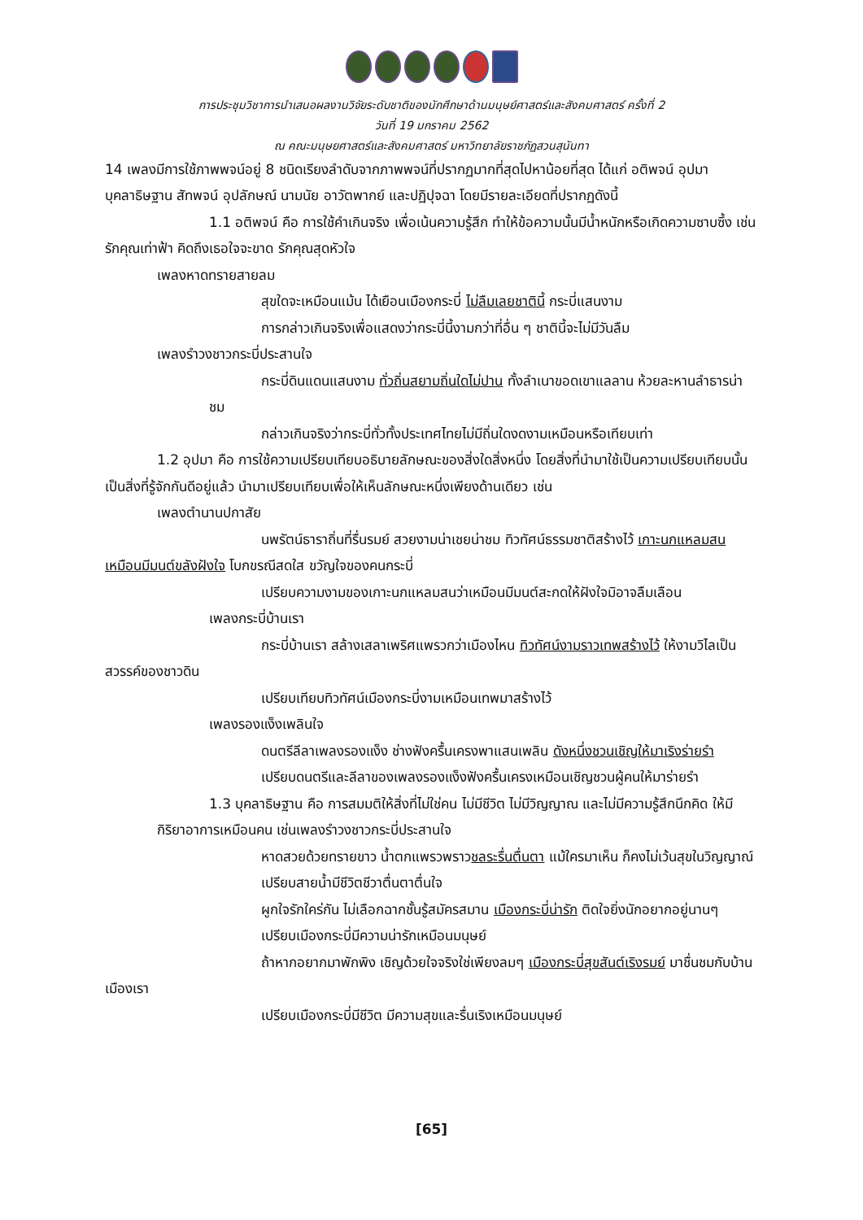การประชุมวิชาการนำเสนอผลงานวิจัยระดับชาติของนักศึกษาด้านมนุษย์ศาสตร์และสังคมศาสตร์ ครั้งที่ 2
วันที่ 19 มกราคม 2562
ณ คณะมนุษยศาสตร์และสังคมศาสตร์ มหาวิทยาลัยราชภัฏสวนสุนันทา
14 เพลงมีการใช้ภาพพจน์อยู่ 8 ชนิดเรียงลำดับจากภาพพจน์ที่ปรากฏมากที่สุดไปหาน้อยที่สุด ได้แก่ อติพจน์ อุปมา บุคลาธิษฐาน สัทพจน์ อุปลักษณ์ นามนัย อาวัตพากย์ และปฏิปุจฉา โดยมีรายละเอียดที่ปรากฏดังนี้
1.1 อติพจน์ คือ การใช้คำเกินจริง เพื่อเน้นความรู้สึก ทำให้ข้อความนั้นมีน้ำหนักหรือเกิดความซาบซึ้ง เช่น รักคุณเท่าฟ้า คิดถึงเธอใจจะขาด รักคุณสุดหัวใจ
เพลงหาดทรายสายลม
สุขใดจะเหมือนแม้น ได้เยือนเมืองกระบี่ ไม่ลืมเลยชาตินี้ กระบี่แสนงาม
การกล่าวเกินจริงเพื่อแสดงว่ากระบี่นี้งามกว่าที่อื่น ๆ ชาตินี้จะไม่มีวันลืม
เพลงรำวงชาวกระบี่ประสานใจ
กระบี่ดินแดนแสนงาม ทั่วถิ่นสยามถิ่นใดไม่ปาน ทั้งลำเนาขอดเขาแลลาน ห้วยละหานลำธารน่าชม
กล่าวเกินจริงว่ากระบี่ทั่วทั้งประเทศไทยไม่มีถิ่นใดงดงามเหมือนหรือเทียบเท่า
1.2 อุปมา คือ การใช้ความเปรียบเทียบอธิบายลักษณะของสิ่งใดสิ่งหนึ่ง โดยสิ่งที่นำมาใช้เป็นความเปรียบเทียบนั้นเป็นสิ่งที่รู้จักกันดีอยู่แล้ว นำมาเปรียบเทียบเพื่อให้เห็นลักษณะหนึ่งเพียงด้านเดียว เช่น
เพลงตำนานปกาสัย
นพรัตน์ธาราถิ่นที่รื่นรมย์ สวยงามน่าเชยน่าชม ทิวทัศน์ธรรมชาติสร้างไว้ เกาะนกแหลมสน เหมือนมีมนต์ขลังฝังใจ โบกขรณีสดใส ขวัญใจของคนกระบี่
เปรียบความงามของเกาะนกแหลมสนว่าเหมือนมีมนต์สะกดให้ฝังใจมิอาจลืมเลือน
เพลงกระบี่บ้านเรา
กระบี่บ้านเรา สล้างเสลาเพริศแพรวกว่าเมืองไหน ทิวทัศน์งามราวเทพสร้างไว้ ให้งามวิไลเป็นสวรรค์ของชาวดิน
เปรียบเทียบทิวทัศน์เมืองกระบี่งามเหมือนเทพมาสร้างไว้
เพลงรองแง็งเพลินใจ
ดนตรีลีลาเพลงรองแง็ง ช่างฟังครื้นเครงพาแสนเพลิน ดังหนึ่งชวนเชิญให้มาเริงร่ายรำ
เปรียบดนตรีและลีลาของเพลงรองแง็งฟังครื้นเครงเหมือนเชิญชวนผู้คนให้มาร่ายรำ
1.3 บุคลาธิษฐาน คือ การสมมติให้สิ่งที่ไม่ใช่คน ไม่มีชีวิต ไม่มีวิญญาณ และไม่มีความรู้สึกนึกคิด ให้มีกิริยาอาการเหมือนคน เช่นเพลงรำวงชาวกระบี่ประสานใจ
หาดสวยด้วยทรายขาว น้ำตกแพรวพราวชลระรื่นตื่นตา แม้ใครมาเห็น ก็คงไม่เว้นสุขในวิญญาณ์
เปรียบสายน้ำมีชีวิตชีวาตื่นตาตื่นใจ
ผูกใจรักใคร่กัน ไม่เลือกฉากชั้นรู้สมัครสมาน เมืองกระบี่น่ารัก ติดใจยิ่งนักอยากอยู่นานๆ
เปรียบเมืองกระบี่มีความน่ารักเหมือนมนุษย์
ถ้าหากอยากมาพักพิง เชิญด้วยใจจริงใช่เพียงลมๆ เมืองกระบี่สุขสันต์เริงรมย์ มาชื่นชมกับบ้านเมืองเรา
เปรียบเมืองกระบี่มีชีวิต มีความสุขและรื่นเริงเหมือนมนุษย์
[65]